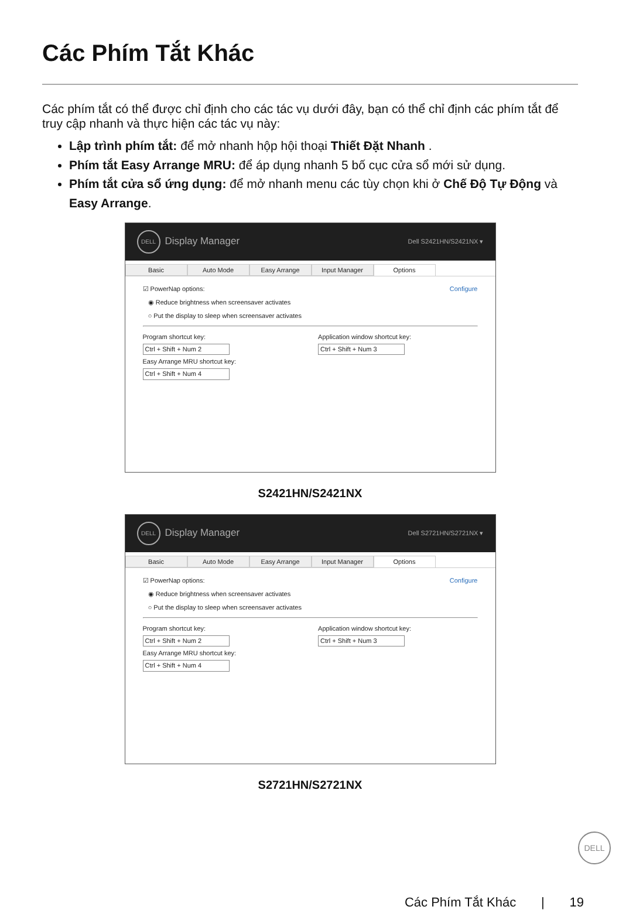Các Phím Tắt Khác
Các phím tắt có thể được chỉ định cho các tác vụ dưới đây, bạn có thể chỉ định các phím tắt để truy cập nhanh và thực hiện các tác vụ này:
Lập trình phím tắt: để mở nhanh hộp hội thoại Thiết Đặt Nhanh .
Phím tắt Easy Arrange MRU: để áp dụng nhanh 5 bố cục cửa sổ mới sử dụng.
Phím tắt cửa sổ ứng dụng: để mở nhanh menu các tùy chọn khi ở Chế Độ Tự Động và Easy Arrange.
DELL Display Manager Dell S2421HN/S2421NX ▾
Basic Auto Mode Easy Arrange Input Manager Options
☑ PowerNap options: Configure
◉ Reduce brightness when screensaver activates
○ Put the display to sleep when screensaver activates
Program shortcut key:
Ctrl + Shift + Num 2
Easy Arrange MRU shortcut key:
Ctrl + Shift + Num 4
Application window shortcut key:
Ctrl + Shift + Num 3
S2421HN/S2421NX
DELL Display Manager Dell S2721HN/S2721NX ▾
Basic Auto Mode Easy Arrange Input Manager Options
☑ PowerNap options: Configure
◉ Reduce brightness when screensaver activates
○ Put the display to sleep when screensaver activates
Program shortcut key:
Ctrl + Shift + Num 2
Easy Arrange MRU shortcut key:
Ctrl + Shift + Num 4
Application window shortcut key:
Ctrl + Shift + Num 3
S2721HN/S2721NX
DELL
Các Phím Tắt Khác | 19